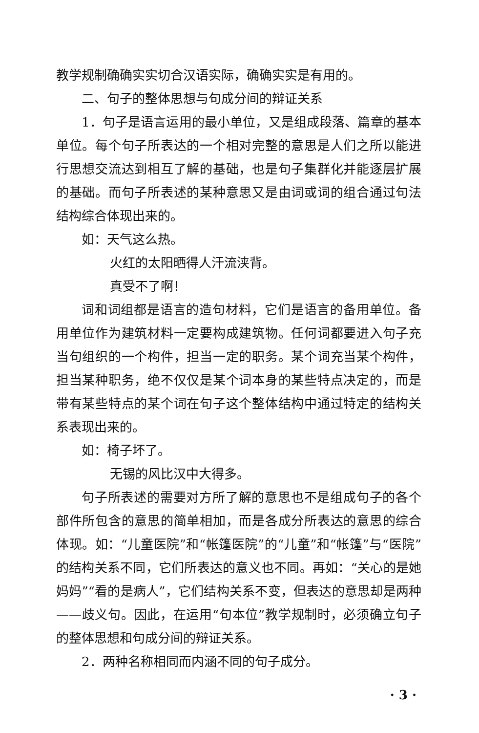教学规制确确实实切合汉语实际，确确实实是有用的。
二、句子的整体思想与句成分间的辩证关系
1．句子是语言运用的最小单位，又是组成段落、篇章的基本单位。每个句子所表达的一个相对完整的意思是人们之所以能进行思想交流达到相互了解的基础，也是句子集群化并能逐层扩展的基础。而句子所表述的某种意思又是由词或词的组合通过句法结构综合体现出来的。
如：天气这么热。
火红的太阳晒得人汗流浃背。
真受不了啊！
词和词组都是语言的造句材料，它们是语言的备用单位。备用单位作为建筑材料一定要构成建筑物。任何词都要进入句子充当句组织的一个构件，担当一定的职务。某个词充当某个构件，担当某种职务，绝不仅仅是某个词本身的某些特点决定的，而是带有某些特点的某个词在句子这个整体结构中通过特定的结构关系表现出来的。
如：椅子坏了。
无锡的风比汉中大得多。
句子所表述的需要对方所了解的意思也不是组成句子的各个部件所包含的意思的简单相加，而是各成分所表达的意思的综合体现。如：“儿童医院”和“帐篷医院”的“儿童”和“帐篷”与“医院”的结构关系不同，它们所表达的意义也不同。再如：“关心的是她妈妈”“看的是病人”，它们结构关系不变，但表达的意思却是两种——歧义句。因此，在运用“句本位”教学规制时，必须确立句子的整体思想和句成分间的辩证关系。
2．两种名称相同而内涵不同的句子成分。
· 3 ·